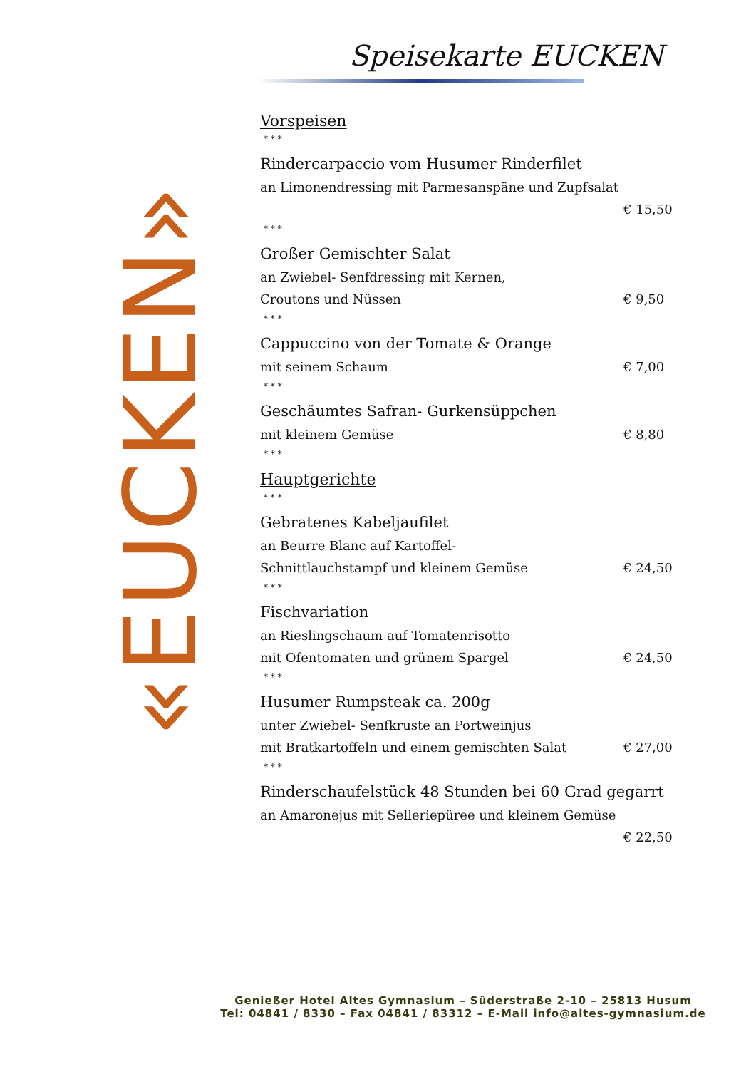«EUCKEN»
Speisekarte EUCKEN
Vorspeisen
* * *
Rindercarpaccio vom Husumer Rinderfilet
an Limonendressing mit Parmesanspäne und Zupfsalat
€ 15,50
* * *
Großer Gemischter Salat
an Zwiebel- Senfdressing mit Kernen,
Croutons und Nüssen € 9,50
* * *
Cappuccino von der Tomate & Orange
mit seinem Schaum € 7,00
* * *
Geschäumtes Safran- Gurkensüppchen
mit kleinem Gemüse € 8,80
* * *
Hauptgerichte
* * *
Gebratenes Kabeljaufilet
an Beurre Blanc auf Kartoffel-
Schnittlauchstampf und kleinem Gemüse € 24,50
* * *
Fischvariation
an Rieslingschaum auf Tomatenrisotto
mit Ofentomaten und grünem Spargel € 24,50
* * *
Husumer Rumpsteak ca. 200g
unter Zwiebel- Senfkruste an Portweinjus
mit Bratkartoffeln und einem gemischten Salat € 27,00
* * *
Rinderschaufelstück 48 Stunden bei 60 Grad gegarrt
an Amaronejus mit Selleriepüree und kleinem Gemüse
€ 22,50
Genießer Hotel Altes Gymnasium – Süderstraße 2-10 – 25813 Husum
Tel: 04841 / 8330 – Fax 04841 / 83312 – E-Mail info@altes-gymnasium.de